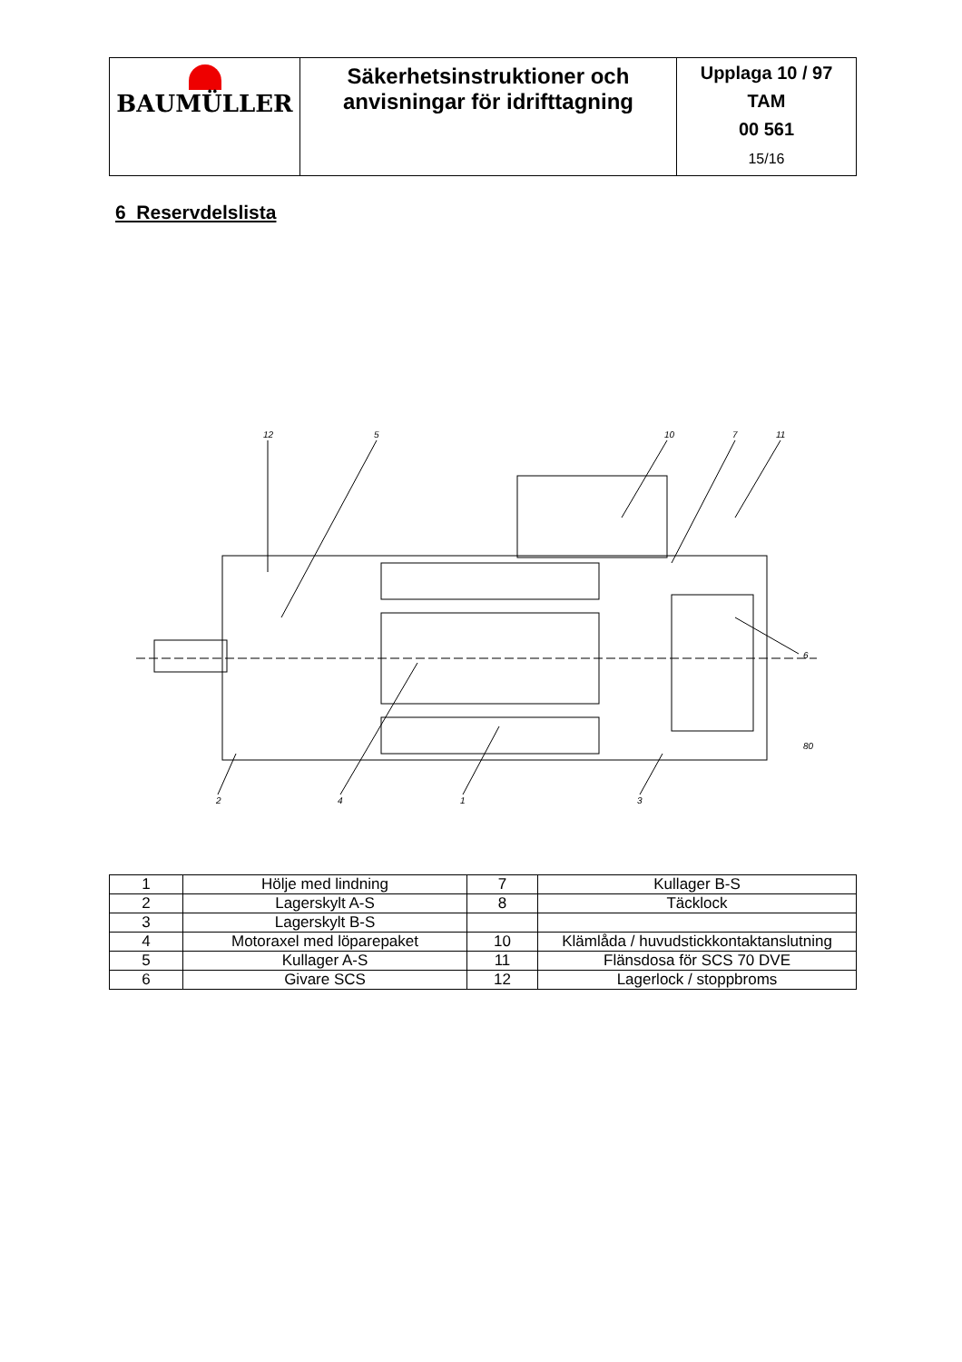| BAUMÜLLER | Säkerhetsinstruktioner och anvisningar för idrifttagning | Upplaga 10 / 97 TAM 00 561 15/16 |
6 Reservdelslista
12
5
10
7
11
6
80
2
4
1
3
| 1 | Hölje med lindning | 7 | Kullager B-S |
| 2 | Lagerskylt A-S | 8 | Täcklock |
| 3 | Lagerskylt B-S | | |
| 4 | Motoraxel med löparepaket | 10 | Klämlåda / huvudstickkontaktanslutning |
| 5 | Kullager A-S | 11 | Flänsdosa för SCS 70 DVE |
| 6 | Givare SCS | 12 | Lagerlock / stoppbroms |